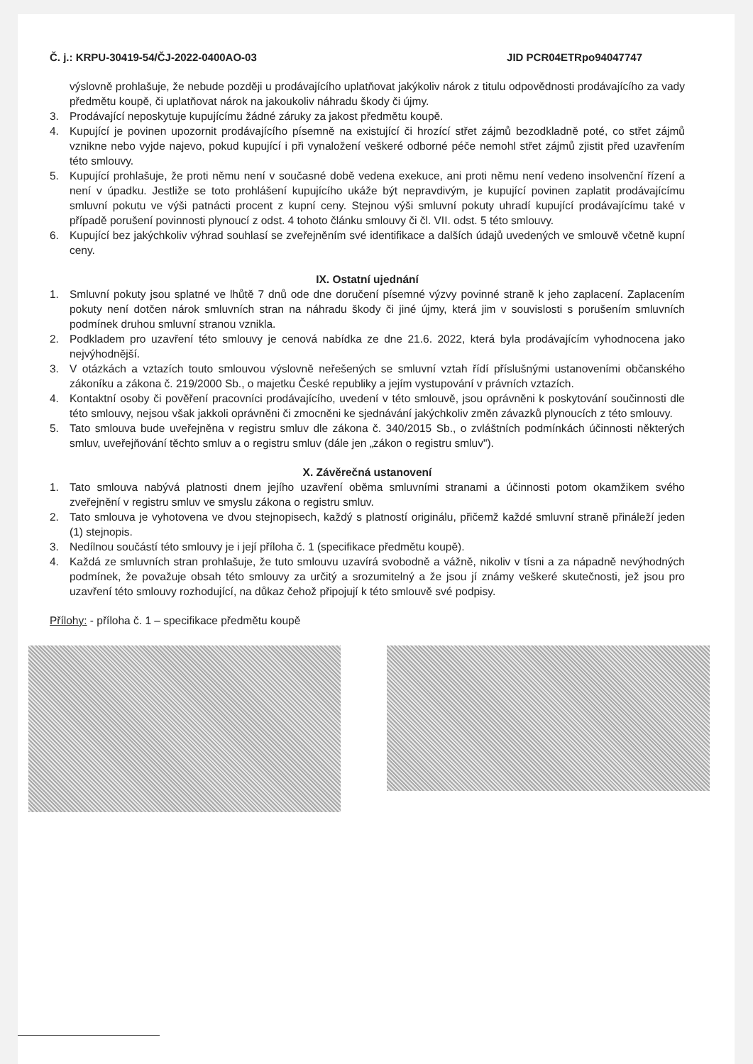Č. j.: KRPU-30419-54/ČJ-2022-0400AO-03 JID PCR04ETRpo94047747
výslovně prohlašuje, že nebude později u prodávajícího uplatňovat jakýkoliv nárok z titulu odpovědnosti prodávajícího za vady předmětu koupě, či uplatňovat nárok na jakoukoliv náhradu škody či újmy.
3. Prodávající neposkytuje kupujícímu žádné záruky za jakost předmětu koupě.
4. Kupující je povinen upozornit prodávajícího písemně na existující či hrozící střet zájmů bezodkladně poté, co střet zájmů vznikne nebo vyjde najevo, pokud kupující i při vynaložení veškeré odborné péče nemohl střet zájmů zjistit před uzavřením této smlouvy.
5. Kupující prohlašuje, že proti němu není v současné době vedena exekuce, ani proti němu není vedeno insolvenční řízení a není v úpadku. Jestliže se toto prohlášení kupujícího ukáže být nepravdivým, je kupující povinen zaplatit prodávajícímu smluvní pokutu ve výši patnácti procent z kupní ceny. Stejnou výši smluvní pokuty uhradí kupující prodávajícímu také v případě porušení povinnosti plynoucí z odst. 4 tohoto článku smlouvy či čl. VII. odst. 5 této smlouvy.
6. Kupující bez jakýchkoliv výhrad souhlasí se zveřejněním své identifikace a dalších údajů uvedených ve smlouvě včetně kupní ceny.
IX. Ostatní ujednání
1. Smluvní pokuty jsou splatné ve lhůtě 7 dnů ode dne doručení písemné výzvy povinné straně k jeho zaplacení. Zaplacením pokuty není dotčen nárok smluvních stran na náhradu škody či jiné újmy, která jim v souvislosti s porušením smluvních podmínek druhou smluvní stranou vznikla.
2. Podkladem pro uzavření této smlouvy je cenová nabídka ze dne 21.6. 2022, která byla prodávajícím vyhodnocena jako nejvýhodnější.
3. V otázkách a vztazích touto smlouvou výslovně neřešených se smluvní vztah řídí příslušnými ustanoveními občanského zákoníku a zákona č. 219/2000 Sb., o majetku České republiky a jejím vystupování v právních vztazích.
4. Kontaktní osoby či pověření pracovníci prodávajícího, uvedení v této smlouvě, jsou oprávněni k poskytování součinnosti dle této smlouvy, nejsou však jakkoli oprávněni či zmocněni ke sjednávání jakýchkoliv změn závazků plynoucích z této smlouvy.
5. Tato smlouva bude uveřejněna v registru smluv dle zákona č. 340/2015 Sb., o zvláštních podmínkách účinnosti některých smluv, uveřejňování těchto smluv a o registru smluv (dále jen „zákon o registru smluv").
X. Závěrečná ustanovení
1. Tato smlouva nabývá platnosti dnem jejího uzavření oběma smluvními stranami a účinnosti potom okamžikem svého zveřejnění v registru smluv ve smyslu zákona o registru smluv.
2. Tato smlouva je vyhotovena ve dvou stejnopisech, každý s platností originálu, přičemž každé smluvní straně přináleží jeden (1) stejnopis.
3. Nedílnou součástí této smlouvy je i její příloha č. 1 (specifikace předmětu koupě).
4. Každá ze smluvních stran prohlašuje, že tuto smlouvu uzavírá svobodně a vážně, nikoliv v tísni a za nápadně nevýhodných podmínek, že považuje obsah této smlouvy za určitý a srozumitelný a že jsou jí známy veškeré skutečnosti, jež jsou pro uzavření této smlouvy rozhodující, na důkaz čehož připojují k této smlouvě své podpisy.
Přílohy: - příloha č. 1 – specifikace předmětu koupě